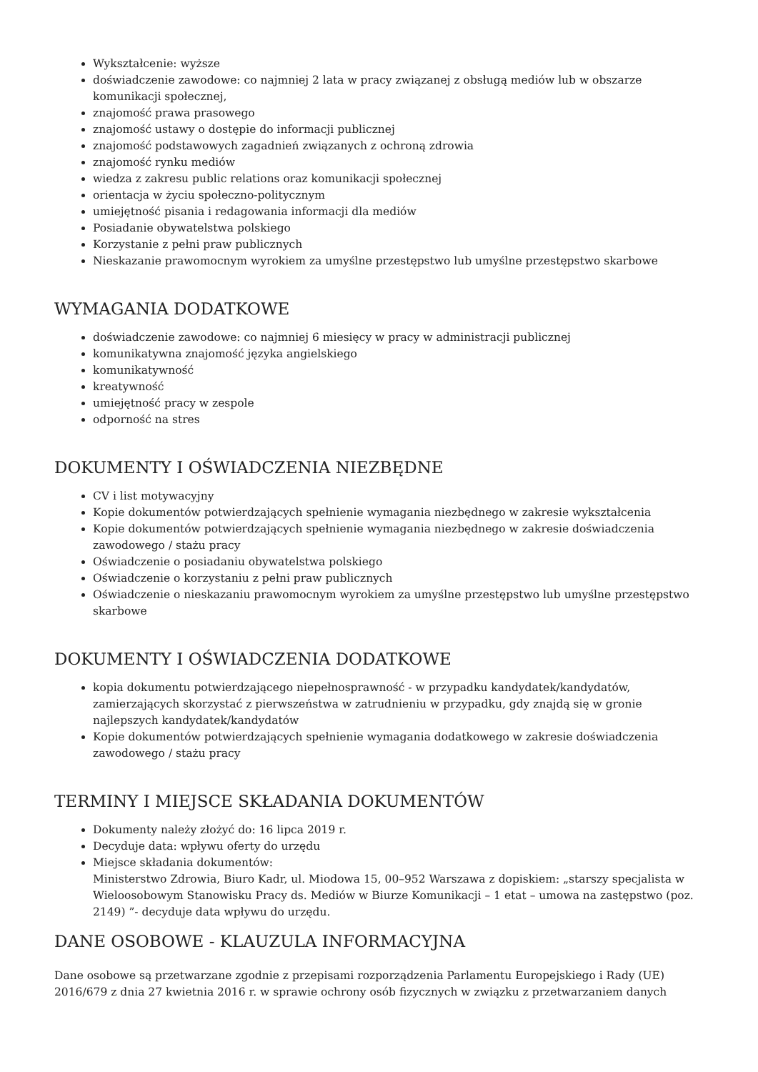Wykształcenie: wyższe
doświadczenie zawodowe: co najmniej 2 lata w pracy związanej z obsługą mediów lub w obszarze komunikacji społecznej,
znajomość prawa prasowego
znajomość ustawy o dostępie do informacji publicznej
znajomość podstawowych zagadnień związanych z ochroną zdrowia
znajomość rynku mediów
wiedza z zakresu public relations oraz komunikacji społecznej
orientacja w życiu społeczno-politycznym
umiejętność pisania i redagowania informacji dla mediów
Posiadanie obywatelstwa polskiego
Korzystanie z pełni praw publicznych
Nieskazanie prawomocnym wyrokiem za umyślne przestępstwo lub umyślne przestępstwo skarbowe
WYMAGANIA DODATKOWE
doświadczenie zawodowe: co najmniej 6 miesięcy w pracy w administracji publicznej
komunikatywna znajomość języka angielskiego
komunikatywność
kreatywność
umiejętność pracy w zespole
odporność na stres
DOKUMENTY I OŚWIADCZENIA NIEZBĘDNE
CV i list motywacyjny
Kopie dokumentów potwierdzających spełnienie wymagania niezbędnego w zakresie wykształcenia
Kopie dokumentów potwierdzających spełnienie wymagania niezbędnego w zakresie doświadczenia zawodowego / stażu pracy
Oświadczenie o posiadaniu obywatelstwa polskiego
Oświadczenie o korzystaniu z pełni praw publicznych
Oświadczenie o nieskazaniu prawomocnym wyrokiem za umyślne przestępstwo lub umyślne przestępstwo skarbowe
DOKUMENTY I OŚWIADCZENIA DODATKOWE
kopia dokumentu potwierdzającego niepełnosprawność - w przypadku kandydatek/kandydatów, zamierzających skorzystać z pierwszeństwa w zatrudnieniu w przypadku, gdy znajdą się w gronie najlepszych kandydatek/kandydatów
Kopie dokumentów potwierdzających spełnienie wymagania dodatkowego w zakresie doświadczenia zawodowego / stażu pracy
TERMINY I MIEJSCE SKŁADANIA DOKUMENTÓW
Dokumenty należy złożyć do: 16 lipca 2019 r.
Decyduje data: wpływu oferty do urzędu
Miejsce składania dokumentów:
Ministerstwo Zdrowia, Biuro Kadr, ul. Miodowa 15, 00–952 Warszawa z dopiskiem: „starszy specjalista w Wieloosobowym Stanowisku Pracy ds. Mediów w Biurze Komunikacji – 1 etat – umowa na zastępstwo (poz. 2149) ”- decyduje data wpływu do urzędu.
DANE OSOBOWE - KLAUZULA INFORMACYJNA
Dane osobowe są przetwarzane zgodnie z przepisami rozporządzenia Parlamentu Europejskiego i Rady (UE) 2016/679 z dnia 27 kwietnia 2016 r. w sprawie ochrony osób fizycznych w związku z przetwarzaniem danych